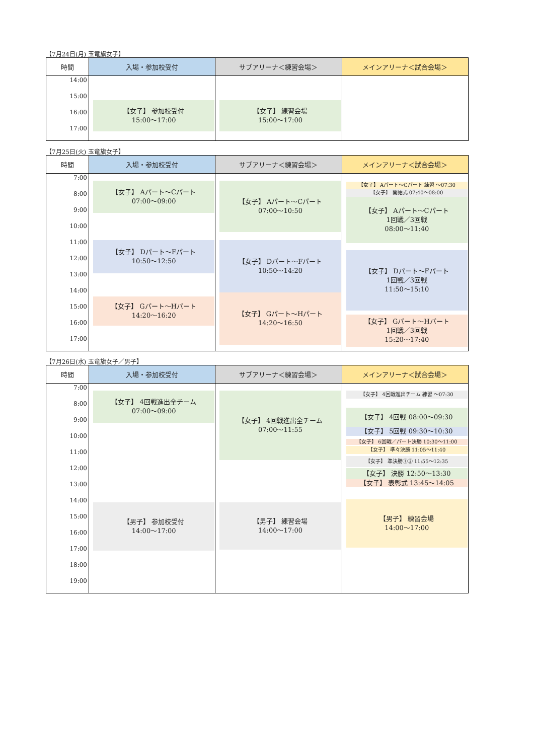【7月24日(月) 玉竜旗女子】
| 時間 | 入場・参加校受付 | サブアリーナ＜練習会場＞ | メインアリーナ＜試合会場＞ |
| --- | --- | --- | --- |
| 14:00 15:00 16:00 17:00 | 【女子】 参加校受付 15:00〜17:00 | 【女子】 練習会場 15:00〜17:00 | |
【7月25日(火) 玉竜旗女子】
| 時間 | 入場・参加校受付 | サブアリーナ＜練習会場＞ | メインアリーナ＜試合会場＞ |
| --- | --- | --- | --- |
| 7:00 8:00 9:00 10:00 11:00 12:00 13:00 14:00 15:00 16:00 17:00 | 【女子】 Aパート〜Cパート 07:00〜09:00 【女子】 Dパート〜Fパート 10:50〜12:50 【女子】 Gパート〜Hパート 14:20〜16:20 | 【女子】 Aパート〜Cパート 07:00〜10:50 【女子】 Dパート〜Fパート 10:50〜14:20 【女子】 Gパート〜Hパート 14:20〜16:50 | 【女子】 Aパート〜Cパート 練習 〜07:30 【女子】 開始式 07:40〜08:00 【女子】 Aパート〜Cパート 1回戦／3回戦 08:00〜11:40 【女子】 Dパート〜Fパート 1回戦／3回戦 11:50〜15:10 【女子】 Gパート〜Hパート 1回戦／3回戦 15:20〜17:40 |
【7月26日(水) 玉竜旗女子／男子】
| 時間 | 入場・参加校受付 | サブアリーナ＜練習会場＞ | メインアリーナ＜試合会場＞ |
| --- | --- | --- | --- |
| 7:00 8:00 9:00 10:00 11:00 12:00 13:00 14:00 15:00 16:00 17:00 18:00 19:00 | 【女子】 4回戦進出全チーム 07:00〜09:00 【男子】 参加校受付 14:00〜17:00 | 【女子】 4回戦進出全チーム 07:00〜11:55 【男子】 練習会場 14:00〜17:00 | 【女子】 4回戦進出チーム 練習 〜07:30 【女子】 4回戦 08:00〜09:30 【女子】 5回戦 09:30〜10:30 【女子】 6回戦／パート決勝 10:30〜11:00 【女子】 準々決勝 11:05〜11:40 【女子】 準決勝①② 11:55〜12:35 【女子】 決勝 12:50〜13:30 【女子】 表彰式 13:45〜14:05 【男子】 練習会場 14:00〜17:00 |